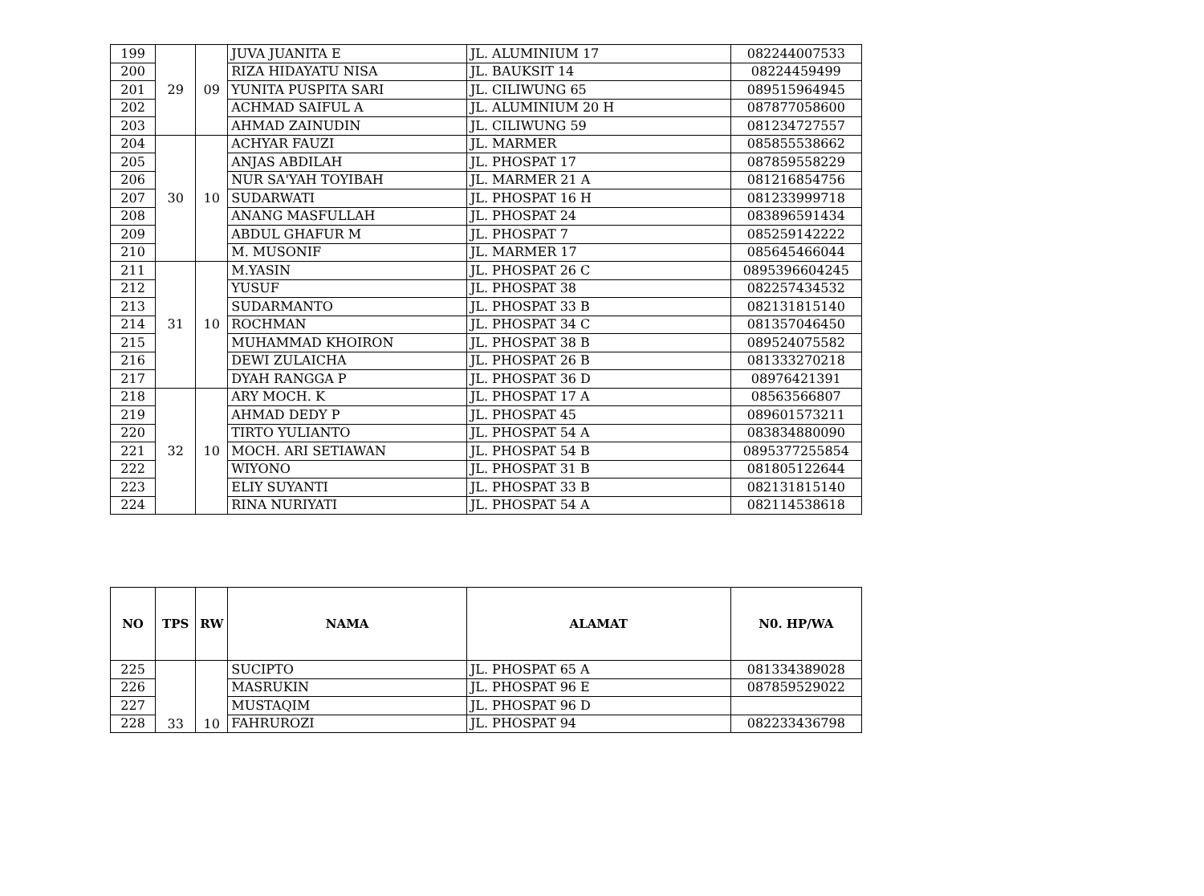| 199 | 29 | 09 | JUVA JUANITA E | JL. ALUMINIUM 17 | 082244007533 |
| 200 | | | RIZA HIDAYATU NISA | JL. BAUKSIT 14 | 08224459499 |
| 201 | | | YUNITA PUSPITA SARI | JL. CILIWUNG 65 | 089515964945 |
| 202 | | | ACHMAD SAIFUL A | JL. ALUMINIUM 20 H | 087877058600 |
| 203 | | | AHMAD ZAINUDIN | JL. CILIWUNG 59 | 081234727557 |
| 204 | 30 | 10 | ACHYAR FAUZI | JL. MARMER | 085855538662 |
| 205 | | | ANJAS ABDILAH | JL. PHOSPAT 17 | 087859558229 |
| 206 | | | NUR SA'YAH TOYIBAH | JL. MARMER 21 A | 081216854756 |
| 207 | | | SUDARWATI | JL. PHOSPAT 16 H | 081233999718 |
| 208 | | | ANANG MASFULLAH | JL. PHOSPAT 24 | 083896591434 |
| 209 | | | ABDUL GHAFUR M | JL. PHOSPAT 7 | 085259142222 |
| 210 | | | M. MUSONIF | JL. MARMER 17 | 085645466044 |
| 211 | 31 | 10 | M.YASIN | JL. PHOSPAT 26 C | 0895396604245 |
| 212 | | | YUSUF | JL. PHOSPAT 38 | 082257434532 |
| 213 | | | SUDARMANTO | JL. PHOSPAT 33 B | 082131815140 |
| 214 | | | ROCHMAN | JL. PHOSPAT 34 C | 081357046450 |
| 215 | | | MUHAMMAD KHOIRON | JL. PHOSPAT 38 B | 089524075582 |
| 216 | | | DEWI ZULAICHA | JL. PHOSPAT 26 B | 081333270218 |
| 217 | | | DYAH RANGGA P | JL. PHOSPAT 36 D | 08976421391 |
| 218 | 32 | 10 | ARY MOCH. K | JL. PHOSPAT 17 A | 08563566807 |
| 219 | | | AHMAD DEDY P | JL. PHOSPAT 45 | 089601573211 |
| 220 | | | TIRTO YULIANTO | JL. PHOSPAT 54 A | 083834880090 |
| 221 | | | MOCH. ARI SETIAWAN | JL. PHOSPAT 54 B | 0895377255854 |
| 222 | | | WIYONO | JL. PHOSPAT 31 B | 081805122644 |
| 223 | | | ELIY SUYANTI | JL. PHOSPAT 33 B | 082131815140 |
| 224 | | | RINA NURIYATI | JL. PHOSPAT 54 A | 082114538618 |
| NO | TPS | RW | NAMA | ALAMAT | N0. HP/WA |
| --- | --- | --- | --- | --- | --- |
| 225 | 33 | 10 | SUCIPTO | JL. PHOSPAT 65 A | 081334389028 |
| 226 | | | MASRUKIN | JL. PHOSPAT 96 E | 087859529022 |
| 227 | | | MUSTAQIM | JL. PHOSPAT 96 D | |
| 228 | | | FAHRUROZI | JL. PHOSPAT 94 | 082233436798 |